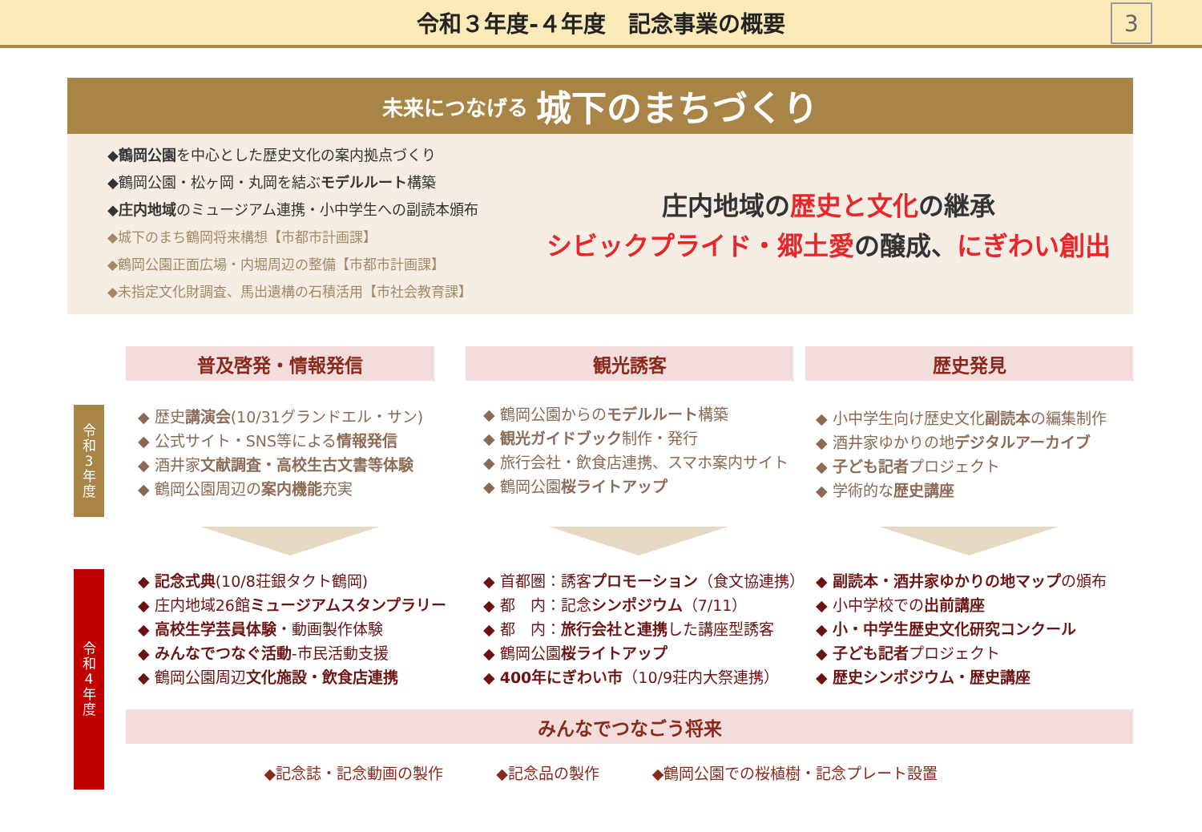令和３年度-４年度　記念事業の概要
3
未来につなげる 城下のまちづくり
◆鶴岡公園を中心とした歴史文化の案内拠点づくり
◆鶴岡公園・松ヶ岡・丸岡を結ぶモデルルート構築
◆庄内地域のミュージアム連携・小中学生への副読本頒布
◆城下のまち鶴岡将来構想【市都市計画課】
◆鶴岡公園正面広場・内堀周辺の整備【市都市計画課】
◆未指定文化財調査、馬出遺構の石積活用【市社会教育課】
庄内地域の歴史と文化の継承
シビックプライド・郷土愛の醸成、にぎわい創出
普及啓発・情報発信 観光誘客 歴史発見
令
和
3
年
度
令
和
4
年
度
◆ 歴史講演会(10/31グランドエル・サン)
◆ 公式サイト・SNS等による情報発信
◆ 酒井家文献調査・高校生古文書等体験
◆ 鶴岡公園周辺の案内機能充実
◆ 鶴岡公園からのモデルルート構築
◆ 観光ガイドブック制作・発行
◆ 旅行会社・飲食店連携、スマホ案内サイト
◆ 鶴岡公園桜ライトアップ
◆ 小中学生向け歴史文化副読本の編集制作
◆ 酒井家ゆかりの地デジタルアーカイブ
◆ 子ども記者プロジェクト
◆ 学術的な歴史講座
◆ 記念式典(10/8荘銀タクト鶴岡)
◆ 庄内地域26館ミュージアムスタンプラリー
◆ 高校生学芸員体験・動画製作体験
◆ みんなでつなぐ活動-市民活動支援
◆ 鶴岡公園周辺文化施設・飲食店連携
◆ 首都圏：誘客プロモーション（食文協連携）
◆ 都　内：記念シンポジウム（7/11）
◆ 都　内：旅行会社と連携した講座型誘客
◆ 鶴岡公園桜ライトアップ
◆ 400年にぎわい市（10/9荘内大祭連携）
◆ 副読本・酒井家ゆかりの地マップの頒布
◆ 小中学校での出前講座
◆ 小・中学生歴史文化研究コンクール
◆ 子ども記者プロジェクト
◆ 歴史シンポジウム・歴史講座
みんなでつなごう将来
◆記念誌・記念動画の製作 ◆記念品の製作 ◆鶴岡公園での桜植樹・記念プレート設置